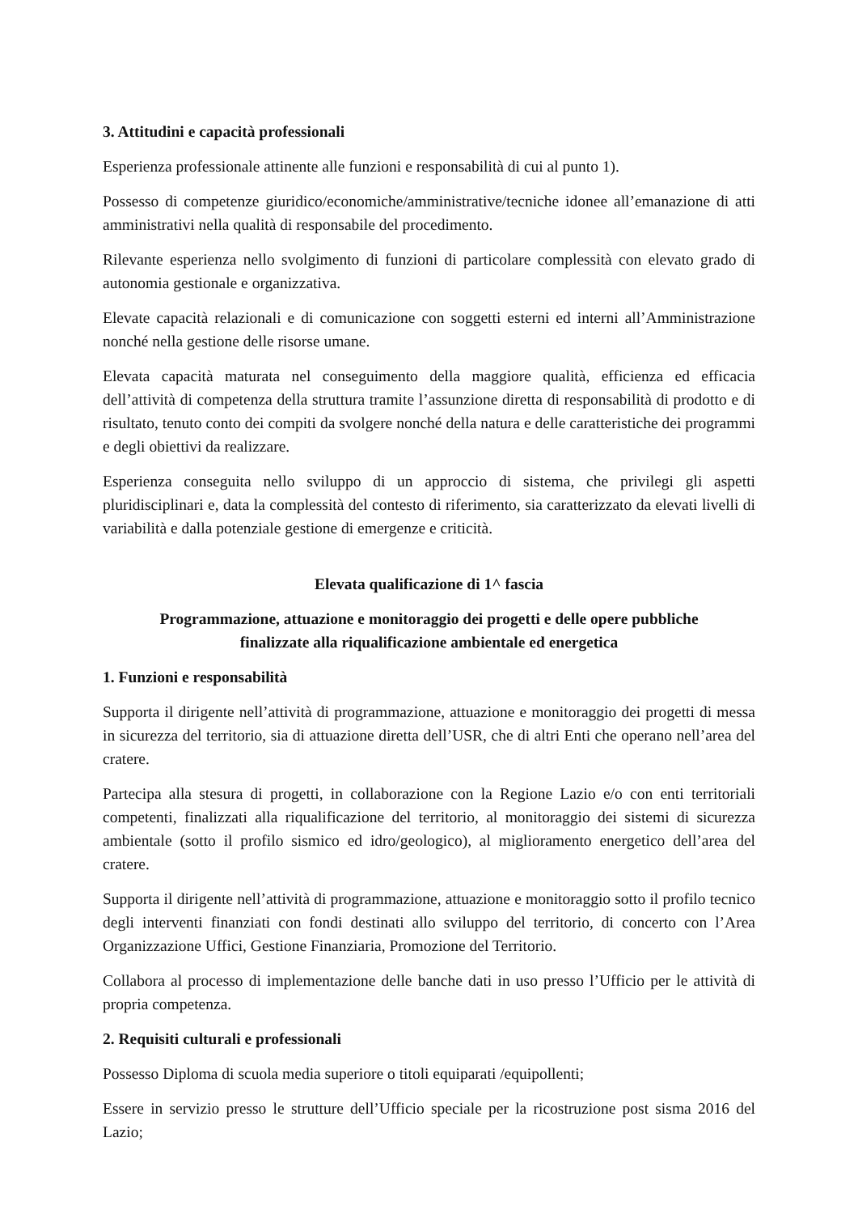3. Attitudini e capacità professionali
Esperienza professionale attinente alle funzioni e responsabilità di cui al punto 1).
Possesso di competenze giuridico/economiche/amministrative/tecniche idonee all’emanazione di atti amministrativi nella qualità di responsabile del procedimento.
Rilevante esperienza nello svolgimento di funzioni di particolare complessità con elevato grado di autonomia gestionale e organizzativa.
Elevate capacità relazionali e di comunicazione con soggetti esterni ed interni all’Amministrazione nonché nella gestione delle risorse umane.
Elevata capacità maturata nel conseguimento della maggiore qualità, efficienza ed efficacia dell’attività di competenza della struttura tramite l’assunzione diretta di responsabilità di prodotto e di risultato, tenuto conto dei compiti da svolgere nonché della natura e delle caratteristiche dei programmi e degli obiettivi da realizzare.
Esperienza conseguita nello sviluppo di un approccio di sistema, che privilegi gli aspetti pluridisciplinari e, data la complessità del contesto di riferimento, sia caratterizzato da elevati livelli di variabilità e dalla potenziale gestione di emergenze e criticità.
Elevata qualificazione di 1^ fascia
Programmazione, attuazione e monitoraggio dei progetti e delle opere pubbliche
finalizzate alla riqualificazione ambientale ed energetica
1. Funzioni e responsabilità
Supporta il dirigente nell’attività di programmazione, attuazione e monitoraggio dei progetti di messa in sicurezza del territorio, sia di attuazione diretta dell’USR, che di altri Enti che operano nell’area del cratere.
Partecipa alla stesura di progetti, in collaborazione con la Regione Lazio e/o con enti territoriali competenti, finalizzati alla riqualificazione del territorio, al monitoraggio dei sistemi di sicurezza ambientale (sotto il profilo sismico ed idro/geologico), al miglioramento energetico dell’area del cratere.
Supporta il dirigente nell’attività di programmazione, attuazione e monitoraggio sotto il profilo tecnico degli interventi finanziati con fondi destinati allo sviluppo del territorio, di concerto con l’Area Organizzazione Uffici, Gestione Finanziaria, Promozione del Territorio.
Collabora al processo di implementazione delle banche dati in uso presso l’Ufficio per le attività di propria competenza.
2. Requisiti culturali e professionali
Possesso Diploma di scuola media superiore o titoli equiparati /equipollenti;
Essere in servizio presso le strutture dell’Ufficio speciale per la ricostruzione post sisma 2016 del Lazio;